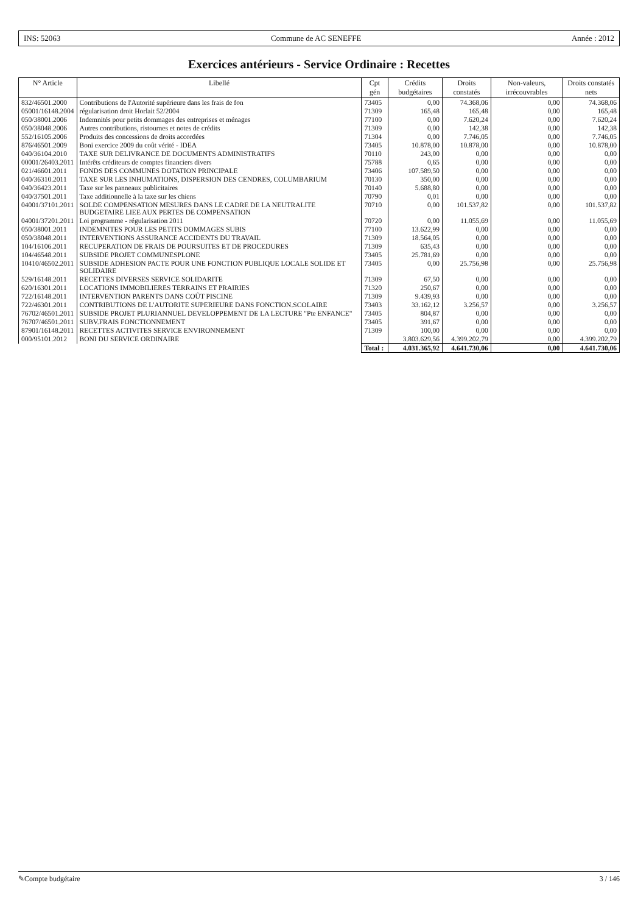INS: 52063 Commune de AC SENEFFE Année : 2012
Exercices antérieurs - Service Ordinaire : Recettes
| N° Article | Libellé | Cpt gén | Crédits budgétaires | Droits constatés | Non-valeurs, irrécouvrables | Droits constatés nets |
| --- | --- | --- | --- | --- | --- | --- |
| 832/46501.2000 | Contributions de l'Autorité supérieure dans les frais de fon | 73405 | 0,00 | 74.368,06 | 0,00 | 74.368,06 |
| 05001/16148.2004 | régularisation droit Horlait 52/2004 | 71309 | 165,48 | 165,48 | 0,00 | 165,48 |
| 050/38001.2006 | Indemnités pour petits dommages des entreprises et ménages | 77100 | 0,00 | 7.620,24 | 0,00 | 7.620,24 |
| 050/38048.2006 | Autres contributions, ristournes et notes de crédits | 71309 | 0,00 | 142,38 | 0,00 | 142,38 |
| 552/16105.2006 | Produits des concessions de droits accordées | 71304 | 0,00 | 7.746,05 | 0,00 | 7.746,05 |
| 876/46501.2009 | Boni exercice 2009 du coût vérité - IDEA | 73405 | 10.878,00 | 10.878,00 | 0,00 | 10.878,00 |
| 040/36104.2010 | TAXE SUR DELIVRANCE DE DOCUMENTS ADMINISTRATIFS | 70110 | 243,00 | 0,00 | 0,00 | 0,00 |
| 00001/26403.2011 | Intérêts créditeurs de comptes financiers divers | 75788 | 0,65 | 0,00 | 0,00 | 0,00 |
| 021/46601.2011 | FONDS DES COMMUNES DOTATION PRINCIPALE | 73406 | 107.589,50 | 0,00 | 0,00 | 0,00 |
| 040/36310.2011 | TAXE SUR LES INHUMATIONS, DISPERSION DES CENDRES, COLUMBARIUM | 70130 | 350,00 | 0,00 | 0,00 | 0,00 |
| 040/36423.2011 | Taxe sur les panneaux publicitaires | 70140 | 5.688,80 | 0,00 | 0,00 | 0,00 |
| 040/37501.2011 | Taxe additionnelle à la taxe sur les chiens | 70790 | 0,01 | 0,00 | 0,00 | 0,00 |
| 04001/37101.2011 | SOLDE COMPENSATION MESURES DANS LE CADRE DE LA NEUTRALITE BUDGETAIRE LIEE AUX PERTES DE COMPENSATION | 70710 | 0,00 | 101.537,82 | 0,00 | 101.537,82 |
| 04001/37201.2011 | Loi programme - régularisation 2011 | 70720 | 0,00 | 11.055,69 | 0,00 | 11.055,69 |
| 050/38001.2011 | INDEMNITES POUR LES PETITS DOMMAGES SUBIS | 77100 | 13.622,99 | 0,00 | 0,00 | 0,00 |
| 050/38048.2011 | INTERVENTIONS ASSURANCE ACCIDENTS DU TRAVAIL | 71309 | 18.564,05 | 0,00 | 0,00 | 0,00 |
| 104/16106.2011 | RECUPERATION DE FRAIS DE POURSUITES ET DE PROCEDURES | 71309 | 635,43 | 0,00 | 0,00 | 0,00 |
| 104/46548.2011 | SUBSIDE PROJET COMMUNESPLONE | 73405 | 25.781,69 | 0,00 | 0,00 | 0,00 |
| 10410/46502.2011 | SUBSIDE ADHESION PACTE POUR UNE FONCTION PUBLIQUE LOCALE SOLIDE ET SOLIDAIRE | 73405 | 0,00 | 25.756,98 | 0,00 | 25.756,98 |
| 529/16148.2011 | RECETTES DIVERSES SERVICE SOLIDARITE | 71309 | 67,50 | 0,00 | 0,00 | 0,00 |
| 620/16301.2011 | LOCATIONS IMMOBILIERES TERRAINS ET PRAIRIES | 71320 | 250,67 | 0,00 | 0,00 | 0,00 |
| 722/16148.2011 | INTERVENTION PARENTS DANS COÛT PISCINE | 71309 | 9.439,93 | 0,00 | 0,00 | 0,00 |
| 722/46301.2011 | CONTRIBUTIONS DE L'AUTORITE SUPERIEURE DANS FONCTION.SCOLAIRE | 73403 | 33.162,12 | 3.256,57 | 0,00 | 3.256,57 |
| 76702/46501.2011 | SUBSIDE PROJET PLURIANNUEL DEVELOPPEMENT DE LA LECTURE "Pte ENFANCE" | 73405 | 804,87 | 0,00 | 0,00 | 0,00 |
| 76707/46501.2011 | SUBV.FRAIS FONCTIONNEMENT | 73405 | 391,67 | 0,00 | 0,00 | 0,00 |
| 87901/16148.2011 | RECETTES ACTIVITES SERVICE ENVIRONNEMENT | 71309 | 100,00 | 0,00 | 0,00 | 0,00 |
| 000/95101.2012 | BONI DU SERVICE ORDINAIRE | | 3.803.629,56 | 4.399.202,79 | 0,00 | 4.399.202,79 |
| | | Total : | 4.031.365,92 | 4.641.730,06 | 0,00 | 4.641.730,06 |
✎Compte budgétaire 3 / 146